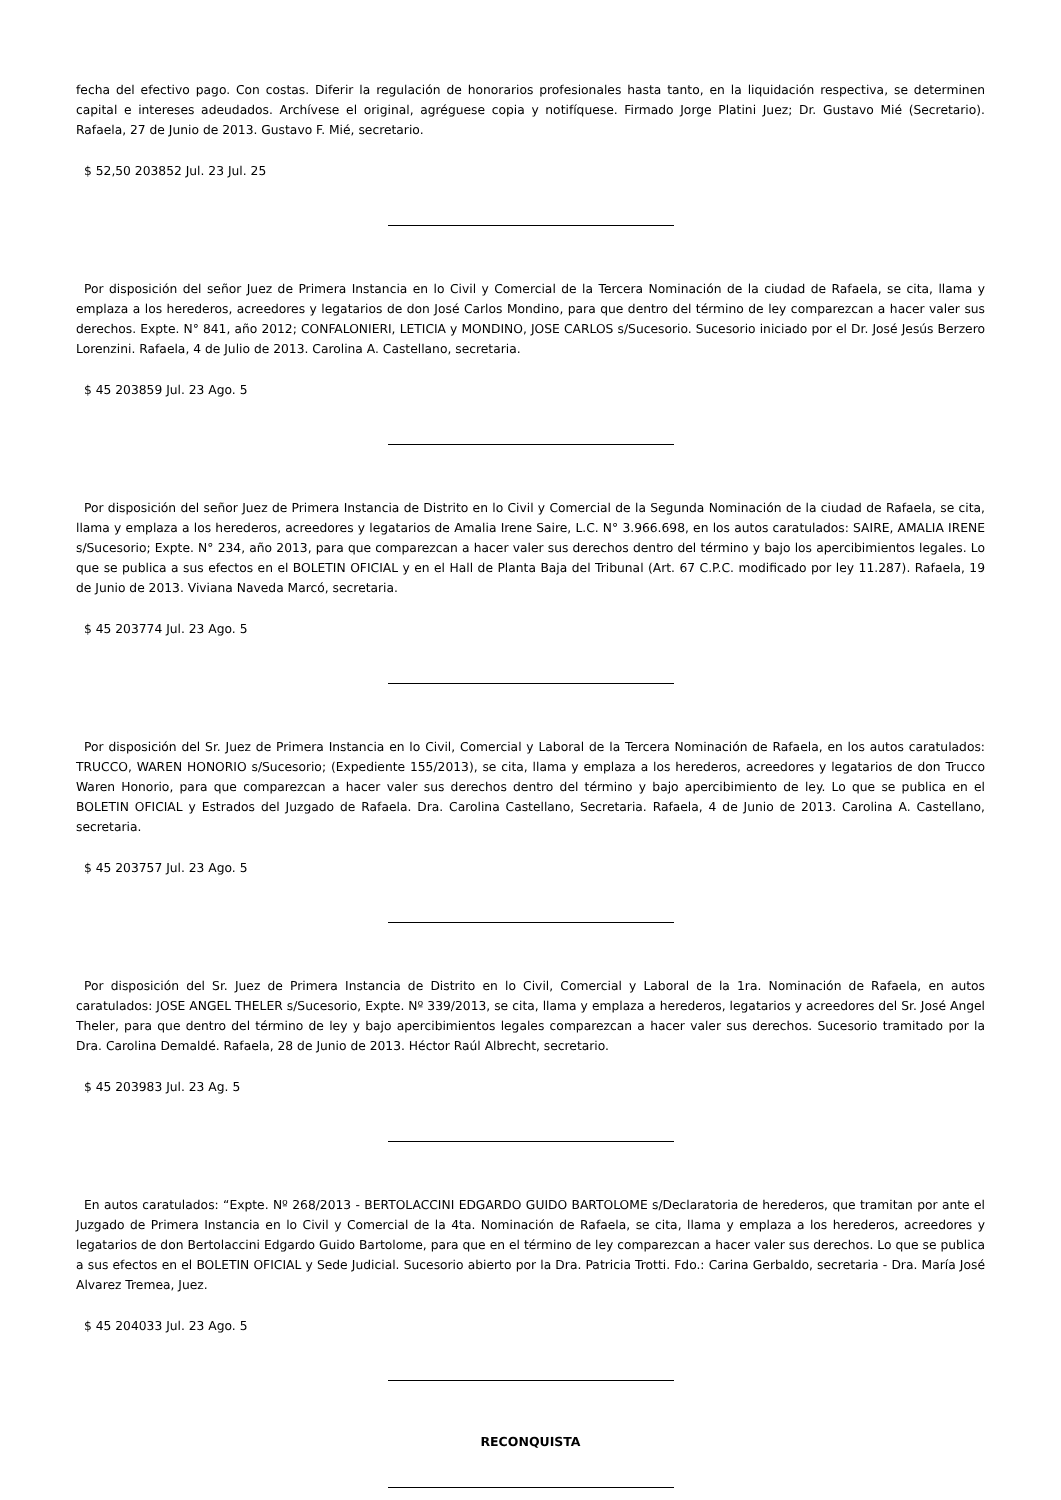fecha del efectivo pago. Con costas. Diferir la regulación de honorarios profesionales hasta tanto, en la liquidación respectiva, se determinen capital e intereses adeudados. Archívese el original, agréguese copia y notifíquese. Firmado Jorge Platini Juez; Dr. Gustavo Mié (Secretario). Rafaela, 27 de Junio de 2013. Gustavo F. Mié, secretario.
$ 52,50 203852 Jul. 23 Jul. 25
Por disposición del señor Juez de Primera Instancia en lo Civil y Comercial de la Tercera Nominación de la ciudad de Rafaela, se cita, llama y emplaza a los herederos, acreedores y legatarios de don José Carlos Mondino, para que dentro del término de ley comparezcan a hacer valer sus derechos. Expte. N° 841, año 2012; CONFALONIERI, LETICIA y MONDINO, JOSE CARLOS s/Sucesorio. Sucesorio iniciado por el Dr. José Jesús Berzero Lorenzini. Rafaela, 4 de Julio de 2013. Carolina A. Castellano, secretaria.
$ 45 203859 Jul. 23 Ago. 5
Por disposición del señor Juez de Primera Instancia de Distrito en lo Civil y Comercial de la Segunda Nominación de la ciudad de Rafaela, se cita, llama y emplaza a los herederos, acreedores y legatarios de Amalia Irene Saire, L.C. N° 3.966.698, en los autos caratulados: SAIRE, AMALIA IRENE s/Sucesorio; Expte. N° 234, año 2013, para que comparezcan a hacer valer sus derechos dentro del término y bajo los apercibimientos legales. Lo que se publica a sus efectos en el BOLETIN OFICIAL y en el Hall de Planta Baja del Tribunal (Art. 67 C.P.C. modificado por ley 11.287). Rafaela, 19 de Junio de 2013. Viviana Naveda Marcó, secretaria.
$ 45 203774 Jul. 23 Ago. 5
Por disposición del Sr. Juez de Primera Instancia en lo Civil, Comercial y Laboral de la Tercera Nominación de Rafaela, en los autos caratulados: TRUCCO, WAREN HONORIO s/Sucesorio; (Expediente 155/2013), se cita, llama y emplaza a los herederos, acreedores y legatarios de don Trucco Waren Honorio, para que comparezcan a hacer valer sus derechos dentro del término y bajo apercibimiento de ley. Lo que se publica en el BOLETIN OFICIAL y Estrados del Juzgado de Rafaela. Dra. Carolina Castellano, Secretaria. Rafaela, 4 de Junio de 2013. Carolina A. Castellano, secretaria.
$ 45 203757 Jul. 23 Ago. 5
Por disposición del Sr. Juez de Primera Instancia de Distrito en lo Civil, Comercial y Laboral de la 1ra. Nominación de Rafaela, en autos caratulados: JOSE ANGEL THELER s/Sucesorio, Expte. Nº 339/2013, se cita, llama y emplaza a herederos, legatarios y acreedores del Sr. José Angel Theler, para que dentro del término de ley y bajo apercibimientos legales comparezcan a hacer valer sus derechos. Sucesorio tramitado por la Dra. Carolina Demaldé. Rafaela, 28 de Junio de 2013. Héctor Raúl Albrecht, secretario.
$ 45 203983 Jul. 23 Ag. 5
En autos caratulados: “Expte. Nº 268/2013 - BERTOLACCINI EDGARDO GUIDO BARTOLOME s/Declaratoria de herederos, que tramitan por ante el Juzgado de Primera Instancia en lo Civil y Comercial de la 4ta. Nominación de Rafaela, se cita, llama y emplaza a los herederos, acreedores y legatarios de don Bertolaccini Edgardo Guido Bartolome, para que en el término de ley comparezcan a hacer valer sus derechos. Lo que se publica a sus efectos en el BOLETIN OFICIAL y Sede Judicial. Sucesorio abierto por la Dra. Patricia Trotti. Fdo.: Carina Gerbaldo, secretaria - Dra. María José Alvarez Tremea, Juez.
$ 45 204033 Jul. 23 Ago. 5
RECONQUISTA